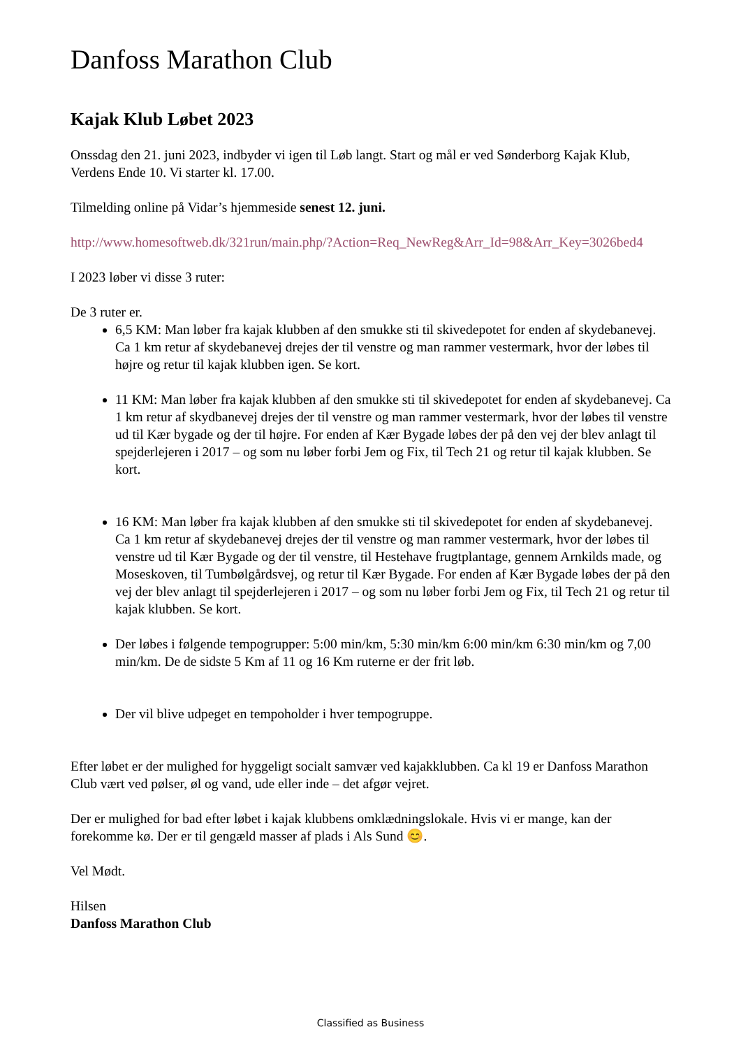Danfoss Marathon Club
Kajak Klub Løbet 2023
Onssdag den 21. juni 2023, indbyder vi igen til Løb langt. Start og mål er ved Sønderborg Kajak Klub, Verdens Ende 10. Vi starter kl. 17.00.
Tilmelding online på Vidar’s hjemmeside senest 12. juni.
http://www.homesoftweb.dk/321run/main.php/?Action=Req_NewReg&Arr_Id=98&Arr_Key=3026bed4
I 2023 løber vi disse 3 ruter:
De 3 ruter er.
6,5 KM: Man løber fra kajak klubben af den smukke sti til skivedepotet for enden af skydebanevej. Ca 1 km retur af skydebanevej drejes der til venstre og man rammer vestermark, hvor der løbes til højre og retur til kajak klubben igen. Se kort.
11 KM: Man løber fra kajak klubben af den smukke sti til skivedepotet for enden af skydebanevej. Ca 1 km retur af skydbanevej drejes der til venstre og man rammer vestermark, hvor der løbes til venstre ud til Kær bygade og der til højre. For enden af Kær Bygade løbes der på den vej der blev anlagt til spejderlejeren i 2017 – og som nu løber forbi Jem og Fix, til Tech 21 og retur til kajak klubben. Se kort.
16 KM: Man løber fra kajak klubben af den smukke sti til skivedepotet for enden af skydebanevej. Ca 1 km retur af skydebanevej drejes der til venstre og man rammer vestermark, hvor der løbes til venstre ud til Kær Bygade og der til venstre, til Hestehave frugtplantage, gennem Arnkilds made, og Moseskoven, til Tumbølgårdsvej, og retur til Kær Bygade. For enden af Kær Bygade løbes der på den vej der blev anlagt til spejderlejeren i 2017 – og som nu løber forbi Jem og Fix, til Tech 21 og retur til kajak klubben. Se kort.
Der løbes i følgende tempogrupper: 5:00 min/km, 5:30 min/km 6:00 min/km 6:30 min/km og 7,00 min/km. De de sidste 5 Km af 11 og 16 Km ruterne er der frit løb.
Der vil blive udpeget en tempoholder i hver tempogruppe.
Efter løbet er der mulighed for hyggeligt socialt samvær ved kajakklubben. Ca kl 19 er Danfoss Marathon Club vært ved pølser, øl og vand, ude eller inde – det afgør vejret.
Der er mulighed for bad efter løbet i kajak klubbens omklædningslokale. Hvis vi er mange, kan der forekomme kø. Der er til gengæld masser af plads i Als Sund 😊.
Vel Mødt.
Hilsen
Danfoss Marathon Club
Classified as Business